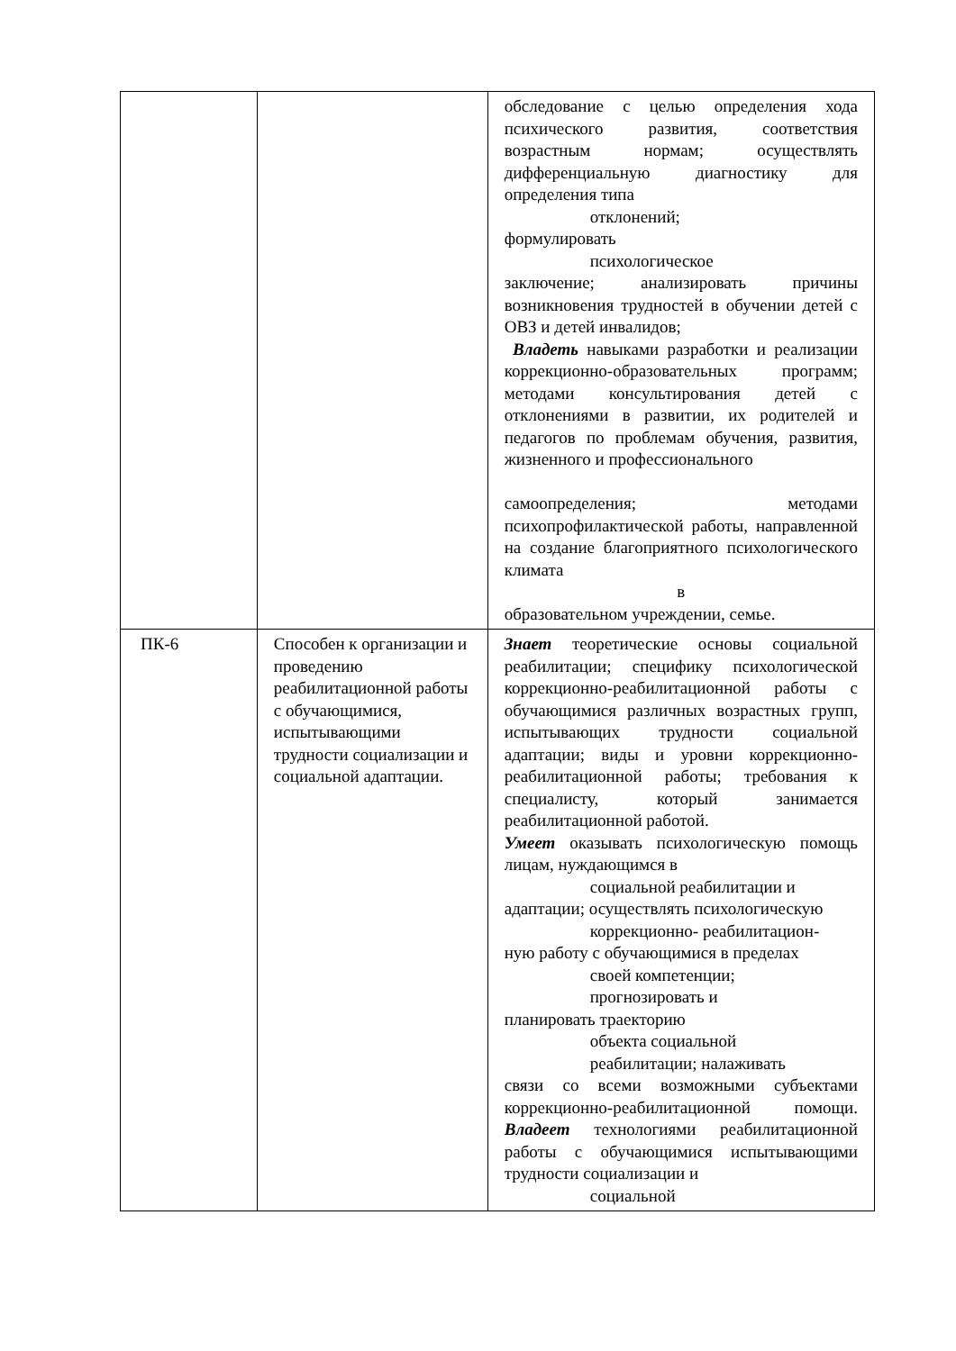| | | обследование с целью определения хода психического развития, соответствия возрастным нормам; осуществлять дифференциальную диагностику для определения типа отклонений; формулировать психологическое заключение; анализировать причины возникновения трудностей в обучении детей с ОВЗ и детей инвалидов; Владеть навыками разработки и реализации коррекционно-образовательных программ; методами консультирования детей с отклонениями в развитии, их родителей и педагогов по проблемам обучения, развития, жизненного и профессионального самоопределения; методами психопрофилактической работы, направленной на создание благоприятного психологического климата в образовательном учреждении, семье. |
| ПК-6 | Способен к организации и проведению реабилитационной работы с обучающимися, испытывающими трудности социализации и социальной адаптации. | Знает теоретические основы социальной реабилитации; специфику психологической коррекционно-реабилитационной работы с обучающимися различных возрастных групп, испытывающих трудности социальной адаптации; виды и уровни коррекционно-реабилитационной работы; требования к специалисту, который занимается реабилитационной работой. Умеет оказывать психологическую помощь лицам, нуждающимся в социальной реабилитации и адаптации; осуществлять психологическую коррекционно- реабилитацион- ную работу с обучающимися в пределах своей компетенции; прогнозировать и планировать траекторию объекта социальной реабилитации; налаживать связи со всеми возможными субъектами коррекционно-реабилитационной помощи. Владеет технологиями реабилитационной работы с обучающимися испытывающими трудности социализации и социальной |